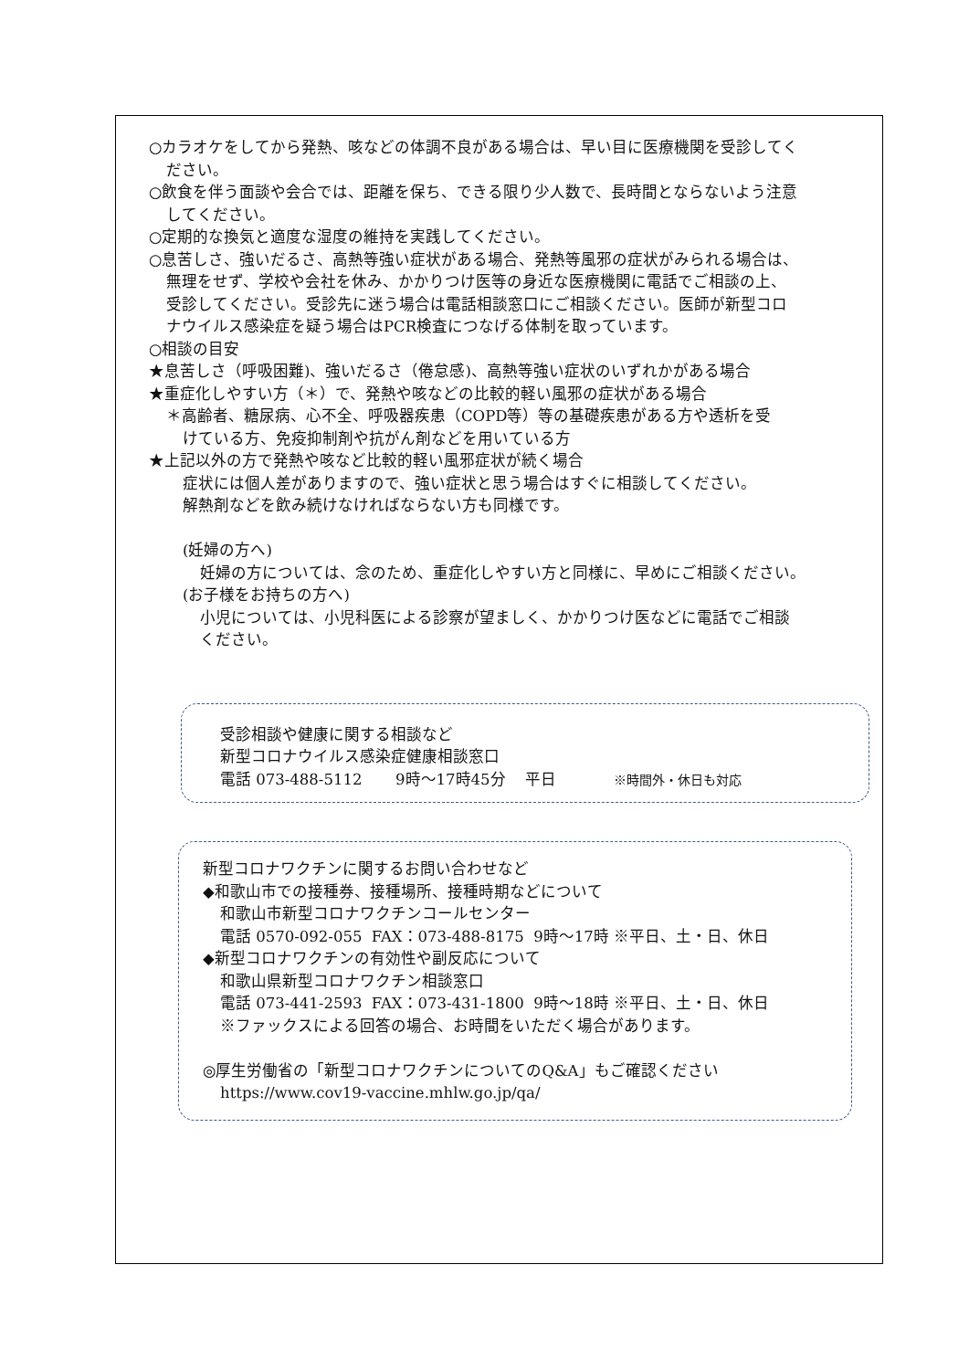○カラオケをしてから発熱、咳などの体調不良がある場合は、早い目に医療機関を受診してく
ださい。
○飲食を伴う面談や会合では、距離を保ち、できる限り少人数で、長時間とならないよう注意
してください。
○定期的な換気と適度な湿度の維持を実践してください。
○息苦しさ、強いだるさ、高熱等強い症状がある場合、発熱等風邪の症状がみられる場合は、
無理をせず、学校や会社を休み、かかりつけ医等の身近な医療機関に電話でご相談の上、
受診してください。受診先に迷う場合は電話相談窓口にご相談ください。医師が新型コロ
ナウイルス感染症を疑う場合はPCR検査につなげる体制を取っています。
○相談の目安
★息苦しさ（呼吸困難)、強いだるさ（倦怠感)、高熱等強い症状のいずれかがある場合
★重症化しやすい方（＊）で、発熱や咳などの比較的軽い風邪の症状がある場合
＊高齢者、糖尿病、心不全、呼吸器疾患（COPD等）等の基礎疾患がある方や透析を受
けている方、免疫抑制剤や抗がん剤などを用いている方
★上記以外の方で発熱や咳など比較的軽い風邪症状が続く場合
症状には個人差がありますので、強い症状と思う場合はすぐに相談してください。
解熱剤などを飲み続けなければならない方も同様です。
(妊婦の方へ)
妊婦の方については、念のため、重症化しやすい方と同様に、早めにご相談ください。
(お子様をお持ちの方へ)
小児については、小児科医による診察が望ましく、かかりつけ医などに電話でご相談
ください。
受診相談や健康に関する相談など
新型コロナウイルス感染症健康相談窓口
電話 073-488-5112 9時～17時45分 平日 ※時間外・休日も対応
新型コロナワクチンに関するお問い合わせなど
◆和歌山市での接種券、接種場所、接種時期などについて
和歌山市新型コロナワクチンコールセンター
電話 0570-092-055 FAX：073-488-8175 9時～17時 ※平日、土・日、休日
◆新型コロナワクチンの有効性や副反応について
和歌山県新型コロナワクチン相談窓口
電話 073-441-2593 FAX：073-431-1800 9時～18時 ※平日、土・日、休日
※ファックスによる回答の場合、お時間をいただく場合があります。
◎厚生労働省の「新型コロナワクチンについてのQ&A」もご確認ください
https://www.cov19-vaccine.mhlw.go.jp/qa/